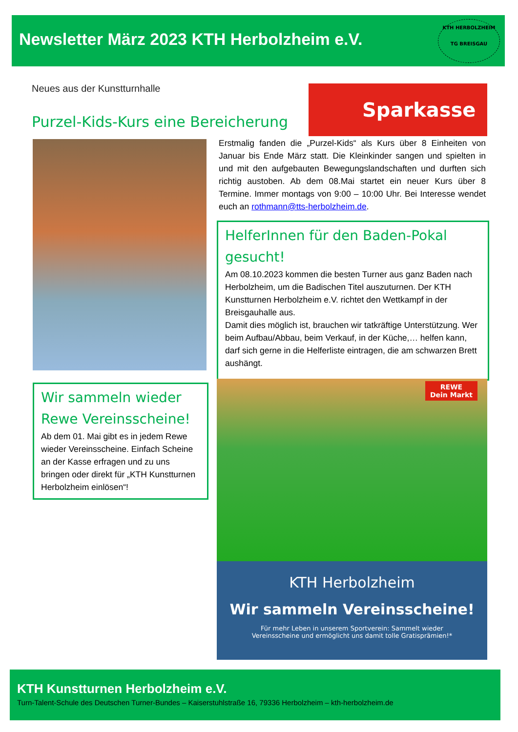Newsletter März 2023 KTH Herbolzheim e.V.
KTH HERBOLZHEIM
TG BREISGAU
Neues aus der Kunstturnhalle Sparkasse
Purzel-Kids-Kurs eine Bereicherung
Erstmalig fanden die „Purzel-Kids“ als Kurs über 8 Einheiten von Januar bis Ende März statt. Die Kleinkinder sangen und spielten in und mit den aufgebauten Bewegungslandschaften und durften sich richtig austoben. Ab dem 08.Mai startet ein neuer Kurs über 8 Termine. Immer montags von 9:00 – 10:00 Uhr. Bei Interesse wendet euch an rothmann@tts-herbolzheim.de.
HelferInnen für den Baden-Pokal gesucht!
Am 08.10.2023 kommen die besten Turner aus ganz Baden nach Herbolzheim, um die Badischen Titel auszuturnen. Der KTH Kunstturnen Herbolzheim e.V. richtet den Wettkampf in der Breisgauhalle aus.
Damit dies möglich ist, brauchen wir tatkräftige Unterstützung. Wer beim Aufbau/Abbau, beim Verkauf, in der Küche,… helfen kann, darf sich gerne in die Helferliste eintragen, die am schwarzen Brett aushängt.
Wir sammeln wieder Rewe Vereinsscheine!
Ab dem 01. Mai gibt es in jedem Rewe wieder Vereinsscheine. Einfach Scheine an der Kasse erfragen und zu uns bringen oder direkt für „KTH Kunstturnen Herbolzheim einlösen“!
REWE
Dein Markt
KTH Herbolzheim
Wir sammeln Vereinsscheine!
Für mehr Leben in unserem Sportverein: Sammelt wieder
Vereinsscheine und ermöglicht uns damit tolle Gratisprämien!*
KTH Kunstturnen Herbolzheim e.V.
Turn-Talent-Schule des Deutschen Turner-Bundes – Kaiserstuhlstraße 16, 79336 Herbolzheim – kth-herbolzheim.de